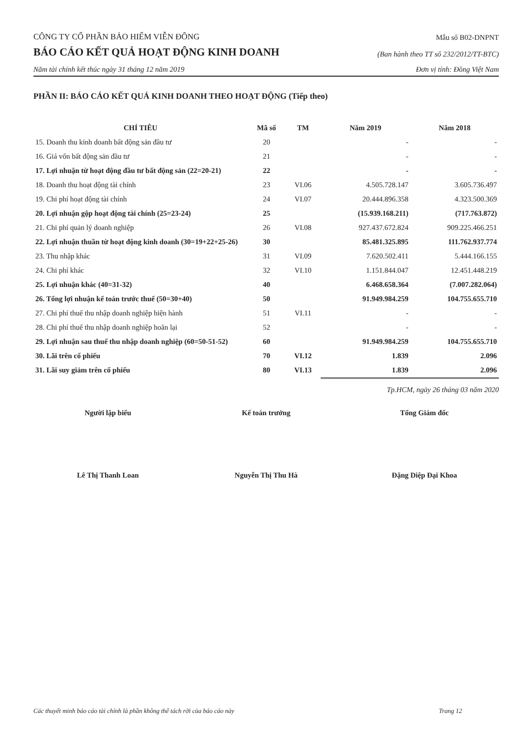CÔNG TY CỔ PHẦN BẢO HIỂM VIỄN ĐÔNG
Mẫu số B02-DNPNT
BÁO CÁO KẾT QUẢ HOẠT ĐỘNG KINH DOANH
(Ban hành theo TT số 232/2012/TT-BTC)
Năm tài chính kết thúc ngày 31 tháng 12 năm 2019
Đơn vị tính: Đồng Việt Nam
PHẦN II: BÁO CÁO KẾT QUẢ KINH DOANH THEO HOẠT ĐỘNG (Tiếp theo)
| CHỈ TIÊU | Mã số | TM | Năm 2019 | Năm 2018 |
| --- | --- | --- | --- | --- |
| 15. Doanh thu kinh doanh bất động sản đầu tư | 20 | | - | - |
| 16. Giá vốn bất động sản đầu tư | 21 | | - | - |
| 17. Lợi nhuận từ hoạt động đầu tư bất động sản (22=20-21) | 22 | | - | - |
| 18. Doanh thu hoạt động tài chính | 23 | VI.06 | 4.505.728.147 | 3.605.736.497 |
| 19. Chi phí hoạt động tài chính | 24 | VI.07 | 20.444.896.358 | 4.323.500.369 |
| 20. Lợi nhuận gộp hoạt động tài chính (25=23-24) | 25 | | (15.939.168.211) | (717.763.872) |
| 21. Chi phí quản lý doanh nghiệp | 26 | VI.08 | 927.437.672.824 | 909.225.466.251 |
| 22. Lợi nhuận thuần từ hoạt động kinh doanh (30=19+22+25-26) | 30 | | 85.481.325.895 | 111.762.937.774 |
| 23. Thu nhập khác | 31 | VI.09 | 7.620.502.411 | 5.444.166.155 |
| 24. Chi phí khác | 32 | VI.10 | 1.151.844.047 | 12.451.448.219 |
| 25. Lợi nhuận khác (40=31-32) | 40 | | 6.468.658.364 | (7.007.282.064) |
| 26. Tổng lợi nhuận kế toán trước thuế (50=30+40) | 50 | | 91.949.984.259 | 104.755.655.710 |
| 27. Chi phí thuế thu nhập doanh nghiệp hiện hành | 51 | VI.11 | - | - |
| 28. Chi phí thuế thu nhập doanh nghiệp hoãn lại | 52 | | - | - |
| 29. Lợi nhuận sau thuế thu nhập doanh nghiệp (60=50-51-52) | 60 | | 91.949.984.259 | 104.755.655.710 |
| 30. Lãi trên cổ phiếu | 70 | VI.12 | 1.839 | 2.096 |
| 31. Lãi suy giảm trên cổ phiếu | 80 | VI.13 | 1.839 | 2.096 |
Tp.HCM, ngày 26 tháng 03 năm 2020
Người lập biểu
Lê Thị Thanh Loan
Kế toán trưởng
Nguyễn Thị Thu Hà
Tổng Giám đốc
Đặng Diệp Đại Khoa
Các thuyết minh báo cáo tài chính là phần không thể tách rời của báo cáo này Trang 12